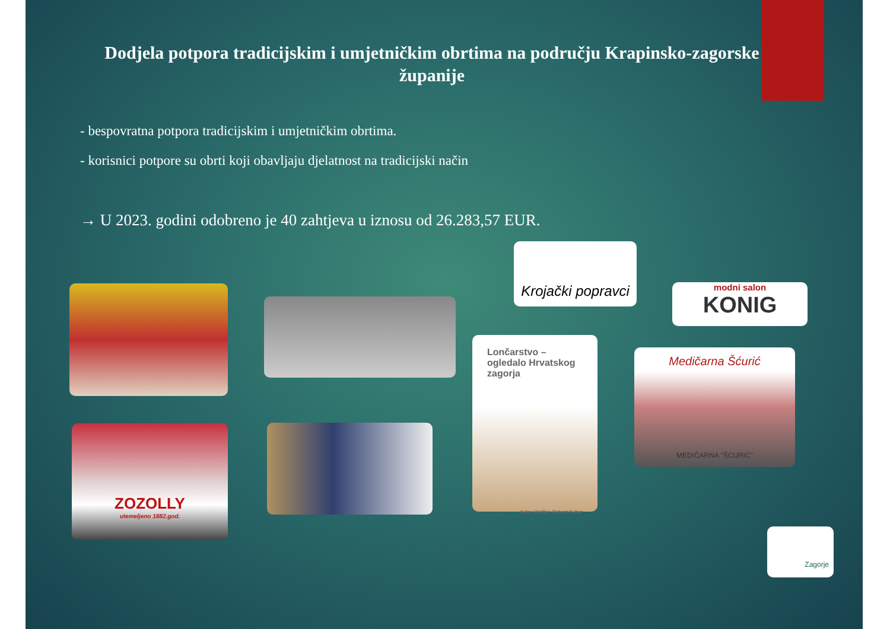Dodjela potpora tradicijskim i umjetničkim obrtima na području Krapinsko-zagorske županije
- bespovratna potpora tradicijskim i umjetničkim obrtima.
- korisnici potpore su obrti koji obavljaju djelatnost na tradicijski način
→ U 2023. godini odobreno je 40 zahtjeva u iznosu od 26.283,57 EUR.
Krojački popravci
modni salon
KONIG
Lončarstvo – ogledalo Hrvatskog zagorja
Autor izložbe: Robert Kuhar
Medičarna Šćurić
MEDIČARNA "ŠĆURIĆ"
ZOZOLLY
utemeljeno 1882.god.
Zagorje